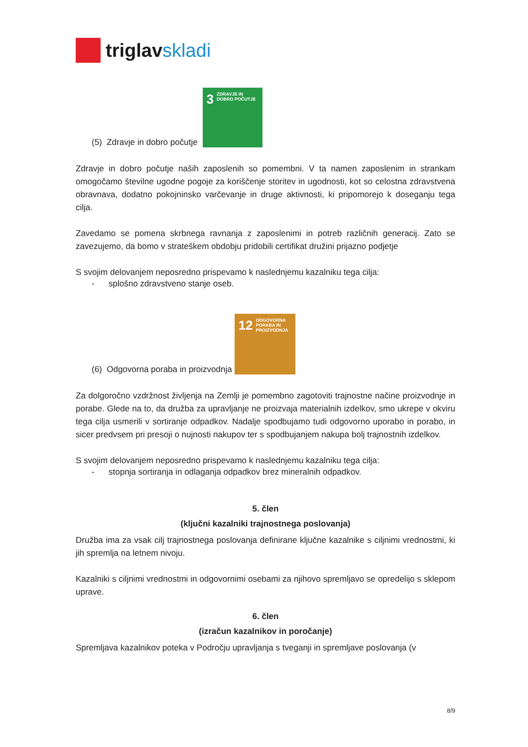triglavskladi
(5) Zdravje in dobro počutje
3 ZDRAVJE IN DOBRO POČUTJE
Zdravje in dobro počutje naših zaposlenih so pomembni. V ta namen zaposlenim in strankam omogočamo številne ugodne pogoje za koriščenje storitev in ugodnosti, kot so celostna zdravstvena obravnava, dodatno pokojninsko varčevanje in druge aktivnosti, ki pripomorejo k doseganju tega cilja.
Zavedamo se pomena skrbnega ravnanja z zaposlenimi in potreb različnih generacij. Zato se zavezujemo, da bomo v strateškem obdobju pridobili certifikat družini prijazno podjetje
S svojim delovanjem neposredno prispevamo k naslednjemu kazalniku tega cilja:
- splošno zdravstveno stanje oseb.
(6) Odgovorna poraba in proizvodnja
12 ODGOVORNA PORABA IN PROIZVODNJA
Za dolgoročno vzdržnost življenja na Zemlji je pomembno zagotoviti trajnostne načine proizvodnje in porabe. Glede na to, da družba za upravljanje ne proizvaja materialnih izdelkov, smo ukrepe v okviru tega cilja usmerili v sortiranje odpadkov. Nadalje spodbujamo tudi odgovorno uporabo in porabo, in sicer predvsem pri presoji o nujnosti nakupov ter s spodbujanjem nakupa bolj trajnostnih izdelkov.
S svojim delovanjem neposredno prispevamo k naslednjemu kazalniku tega cilja:
- stopnja sortiranja in odlaganja odpadkov brez mineralnih odpadkov.
5. člen
(ključni kazalniki trajnostnega poslovanja)
Družba ima za vsak cilj trajnostnega poslovanja definirane ključne kazalnike s ciljnimi vrednostmi, ki jih spremlja na letnem nivoju.
Kazalniki s ciljnimi vrednostmi in odgovornimi osebami za njihovo spremljavo se opredelijo s sklepom uprave.
6. člen
(izračun kazalnikov in poročanje)
Spremljava kazalnikov poteka v Področju upravljanja s tveganji in spremljave poslovanja (v
8/9